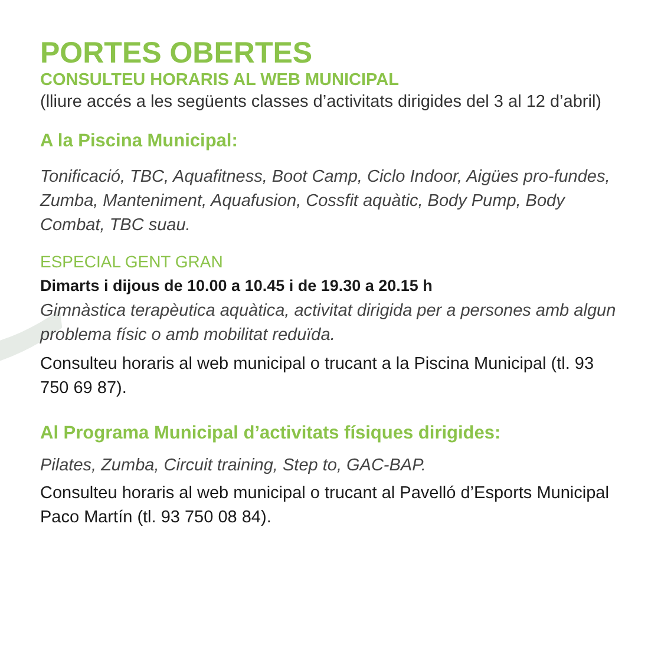PORTES OBERTES
CONSULTEU HORARIS AL WEB MUNICIPAL
(lliure accés a les següents classes d’activitats dirigides del 3 al 12 d’abril)
A la Piscina Municipal:
Tonificació, TBC, Aquafitness, Boot Camp, Ciclo Indoor, Aigües pro-fundes, Zumba, Manteniment, Aquafusion, Cossfit aquàtic, Body Pump, Body Combat, TBC suau.
ESPECIAL GENT GRAN
Dimarts i dijous de 10.00 a 10.45 i de 19.30 a 20.15 h
Gimnàstica terapèutica aquàtica, activitat dirigida per a persones amb algun problema físic o amb mobilitat reduïda.
Consulteu horaris al web municipal o trucant a la Piscina Municipal (tl. 93 750 69 87).
Al Programa Municipal d’activitats físiques dirigides:
Pilates, Zumba, Circuit training, Step to, GAC-BAP.
Consulteu horaris al web municipal o trucant al Pavelló d’Esports Municipal Paco Martín (tl. 93 750 08 84).